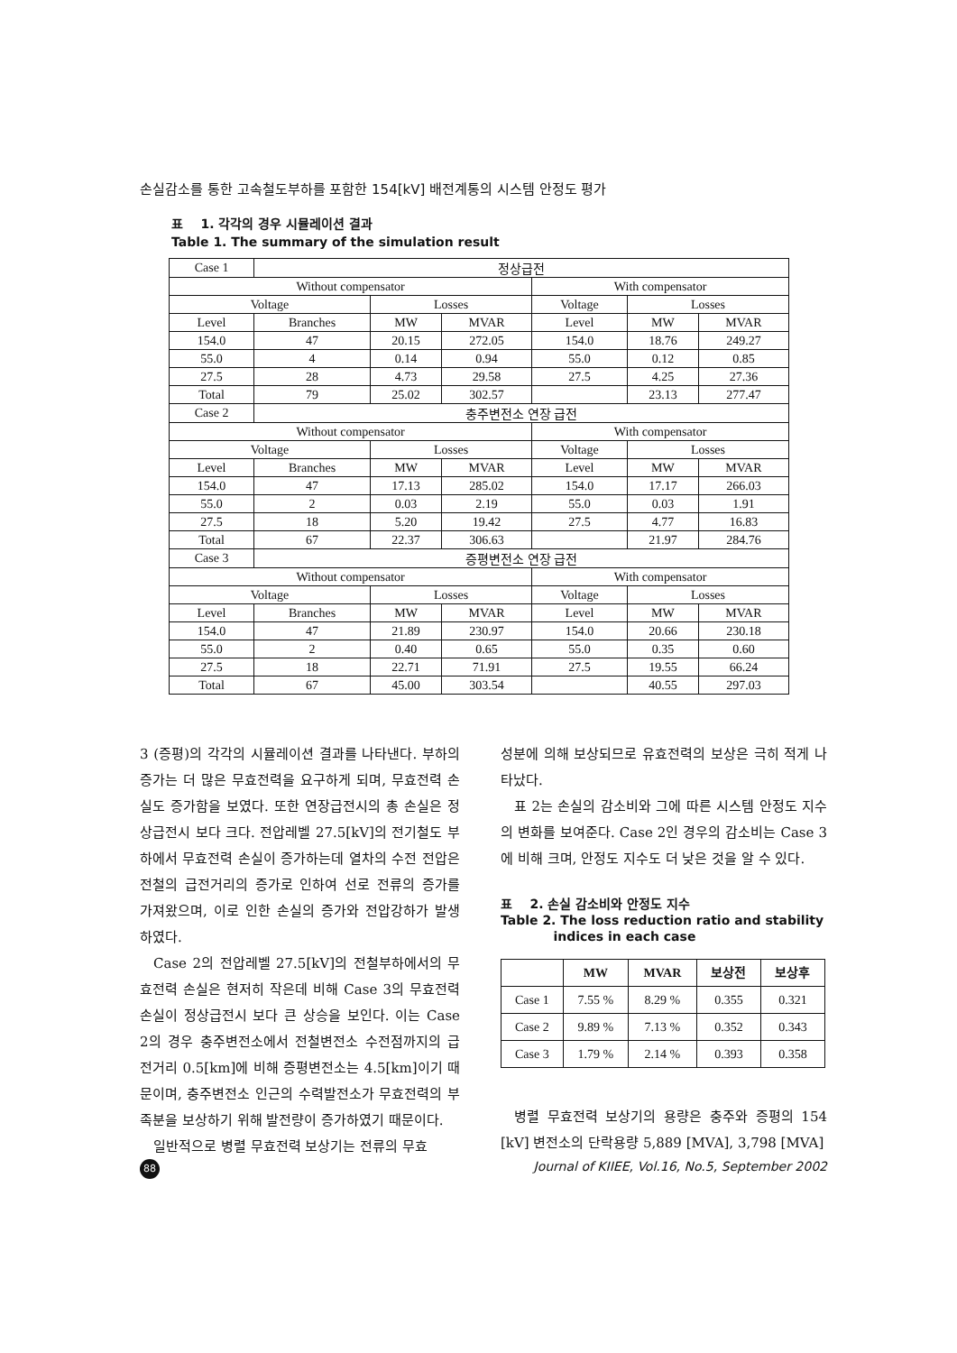손실감소를 통한 고속철도부하를 포함한 154[kV] 배전계통의 시스템 안정도 평가
표 1. 각각의 경우 시뮬레이션 결과
Table 1. The summary of the simulation result
| Case 1 | 정상급전 | | | | | |
| Without compensator | | | | With compensator | | |
| Voltage | | Losses | | Voltage | Losses | |
| Level | Branches | MW | MVAR | Level | MW | MVAR |
| 154.0 | 47 | 20.15 | 272.05 | 154.0 | 18.76 | 249.27 |
| 55.0 | 4 | 0.14 | 0.94 | 55.0 | 0.12 | 0.85 |
| 27.5 | 28 | 4.73 | 29.58 | 27.5 | 4.25 | 27.36 |
| Total | 79 | 25.02 | 302.57 | | 23.13 | 277.47 |
| Case 2 | 충주변전소 연장 급전 | | | | | |
| Without compensator | | | | With compensator | | |
| Voltage | | Losses | | Voltage | Losses | |
| Level | Branches | MW | MVAR | Level | MW | MVAR |
| 154.0 | 47 | 17.13 | 285.02 | 154.0 | 17.17 | 266.03 |
| 55.0 | 2 | 0.03 | 2.19 | 55.0 | 0.03 | 1.91 |
| 27.5 | 18 | 5.20 | 19.42 | 27.5 | 4.77 | 16.83 |
| Total | 67 | 22.37 | 306.63 | | 21.97 | 284.76 |
| Case 3 | 증평변전소 연장 급전 | | | | | |
| Without compensator | | | | With compensator | | |
| Voltage | | Losses | | Voltage | Losses | |
| Level | Branches | MW | MVAR | Level | MW | MVAR |
| 154.0 | 47 | 21.89 | 230.97 | 154.0 | 20.66 | 230.18 |
| 55.0 | 2 | 0.40 | 0.65 | 55.0 | 0.35 | 0.60 |
| 27.5 | 18 | 22.71 | 71.91 | 27.5 | 19.55 | 66.24 |
| Total | 67 | 45.00 | 303.54 | | 40.55 | 297.03 |
3 (증평)의 각각의 시뮬레이션 결과를 나타낸다. 부하의 증가는 더 많은 무효전력을 요구하게 되며, 무효전력 손실도 증가함을 보였다. 또한 연장급전시의 총 손실은 정상급전시 보다 크다. 전압레벨 27.5[kV]의 전기철도 부하에서 무효전력 손실이 증가하는데 열차의 수전 전압은 전철의 급전거리의 증가로 인하여 선로 전류의 증가를 가져왔으며, 이로 인한 손실의 증가와 전압강하가 발생하였다.
Case 2의 전압레벨 27.5[kV]의 전철부하에서의 무효전력 손실은 현저히 작은데 비해 Case 3의 무효전력 손실이 정상급전시 보다 큰 상승을 보인다. 이는 Case 2의 경우 충주변전소에서 전철변전소 수전점까지의 급전거리 0.5[km]에 비해 증평변전소는 4.5[km]이기 때문이며, 충주변전소 인근의 수력발전소가 무효전력의 부족분을 보상하기 위해 발전량이 증가하였기 때문이다.
일반적으로 병렬 무효전력 보상기는 전류의 무효
성분에 의해 보상되므로 유효전력의 보상은 극히 적게 나타났다.
표 2는 손실의 감소비와 그에 따른 시스템 안정도 지수의 변화를 보여준다. Case 2인 경우의 감소비는 Case 3에 비해 크며, 안정도 지수도 더 낮은 것을 알 수 있다.
표 2. 손실 감소비와 안정도 지수
Table 2. The loss reduction ratio and stability
indices in each case
| | MW | MVAR | 보상전 | 보상후 |
| --- | --- | --- | --- | --- |
| Case 1 | 7.55 % | 8.29 % | 0.355 | 0.321 |
| Case 2 | 9.89 % | 7.13 % | 0.352 | 0.343 |
| Case 3 | 1.79 % | 2.14 % | 0.393 | 0.358 |
병렬 무효전력 보상기의 용량은 충주와 증평의 154 [kV] 변전소의 단락용량 5,889 [MVA], 3,798 [MVA]
88 Journal of KIIEE, Vol.16, No.5, September 2002